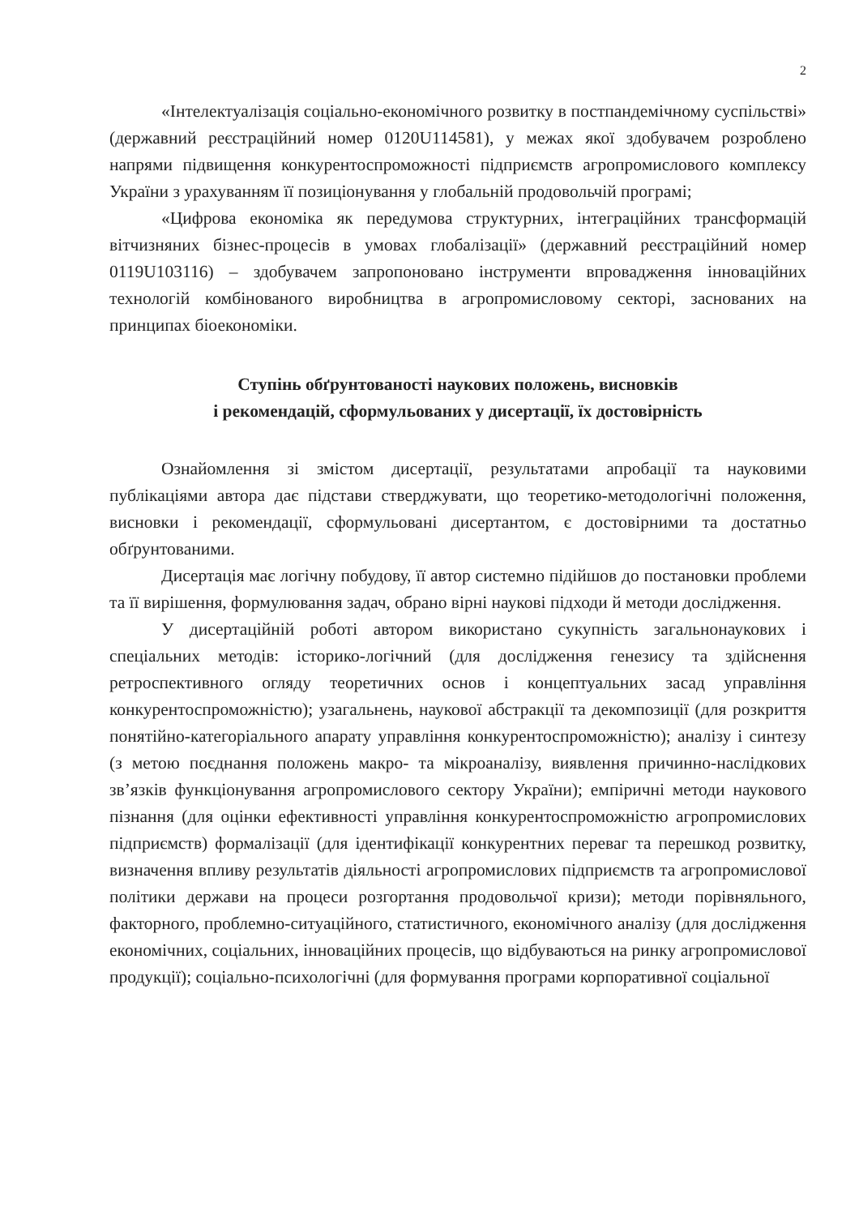2
«Інтелектуалізація соціально-економічного розвитку в постпандемічному суспільстві» (державний реєстраційний номер 0120U114581), у межах якої здобувачем розроблено напрями підвищення конкурентоспроможності підприємств агропромислового комплексу України з урахуванням її позиціонування у глобальній продовольчій програмі;
«Цифрова економіка як передумова структурних, інтеграційних трансформацій вітчизняних бізнес-процесів в умовах глобалізації» (державний реєстраційний номер 0119U103116) – здобувачем запропоновано інструменти впровадження інноваційних технологій комбінованого виробництва в агропромисловому секторі, заснованих на принципах біоекономіки.
Ступінь обґрунтованості наукових положень, висновків
і рекомендацій, сформульованих у дисертації, їх достовірність
Ознайомлення зі змістом дисертації, результатами апробації та науковими публікаціями автора дає підстави стверджувати, що теоретико-методологічні положення, висновки і рекомендації, сформульовані дисертантом, є достовірними та достатньо обґрунтованими.
Дисертація має логічну побудову, її автор системно підійшов до постановки проблеми та її вирішення, формулювання задач, обрано вірні наукові підходи й методи дослідження.
У дисертаційній роботі автором використано сукупність загальнонаукових і спеціальних методів: історико-логічний (для дослідження генезису та здійснення ретроспективного огляду теоретичних основ і концептуальних засад управління конкурентоспроможністю); узагальнень, наукової абстракції та декомпозиції (для розкриття понятійно-категоріального апарату управління конкурентоспроможністю); аналізу і синтезу (з метою поєднання положень макро- та мікроаналізу, виявлення причинно-наслідкових зв’язків функціонування агропромислового сектору України); емпіричні методи наукового пізнання (для оцінки ефективності управління конкурентоспроможністю агропромислових підприємств) формалізації (для ідентифікації конкурентних переваг та перешкод розвитку, визначення впливу результатів діяльності агропромислових підприємств та агропромислової політики держави на процеси розгортання продовольчої кризи); методи порівняльного, факторного, проблемно-ситуаційного, статистичного, економічного аналізу (для дослідження економічних, соціальних, інноваційних процесів, що відбуваються на ринку агропромислової продукції); соціально-психологічні (для формування програми корпоративної соціальної